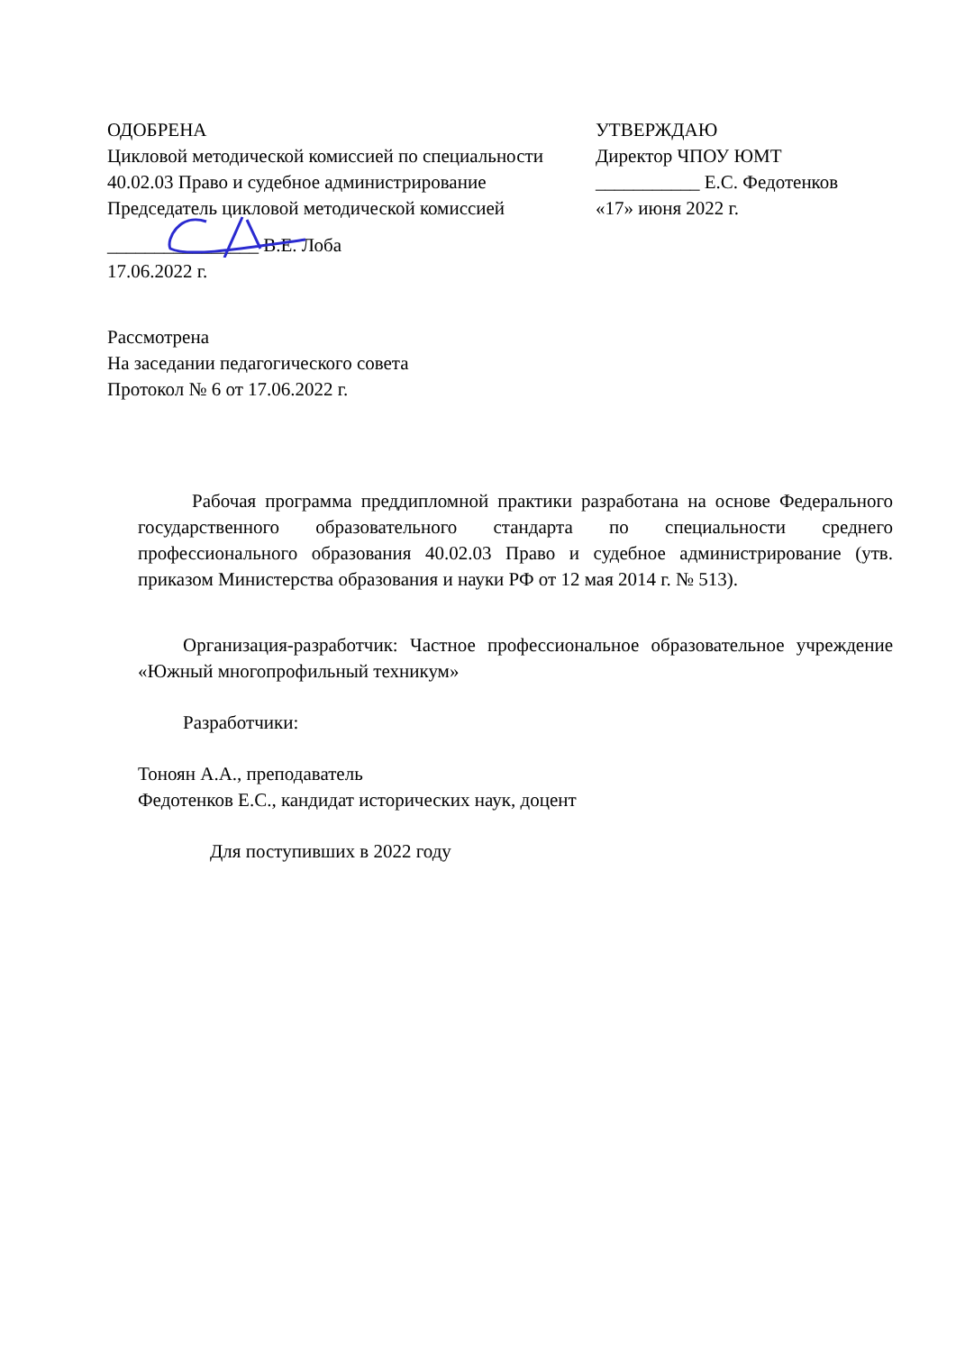ОДОБРЕНА
Цикловой методической комиссией по специальности 40.02.03 Право и судебное администрирование
Председатель цикловой методической комиссией
________________ В.Е. Лоба
17.06.2022 г.
УТВЕРЖДАЮ
Директор ЧПОУ ЮМТ
___________ Е.С. Федотенков
«17» июня 2022 г.
Рассмотрена
На заседании педагогического совета
Протокол № 6 от 17.06.2022 г.
Рабочая программа преддипломной практики разработана на основе Федерального государственного образовательного стандарта по специальности среднего профессионального образования 40.02.03 Право и судебное администрирование (утв. приказом Министерства образования и науки РФ от 12 мая 2014 г. № 513).
Организация-разработчик: Частное профессиональное образовательное учреждение «Южный многопрофильный техникум»
Разработчики:
Тоноян А.А., преподаватель
Федотенков Е.С., кандидат исторических наук, доцент
Для поступивших в 2022 году